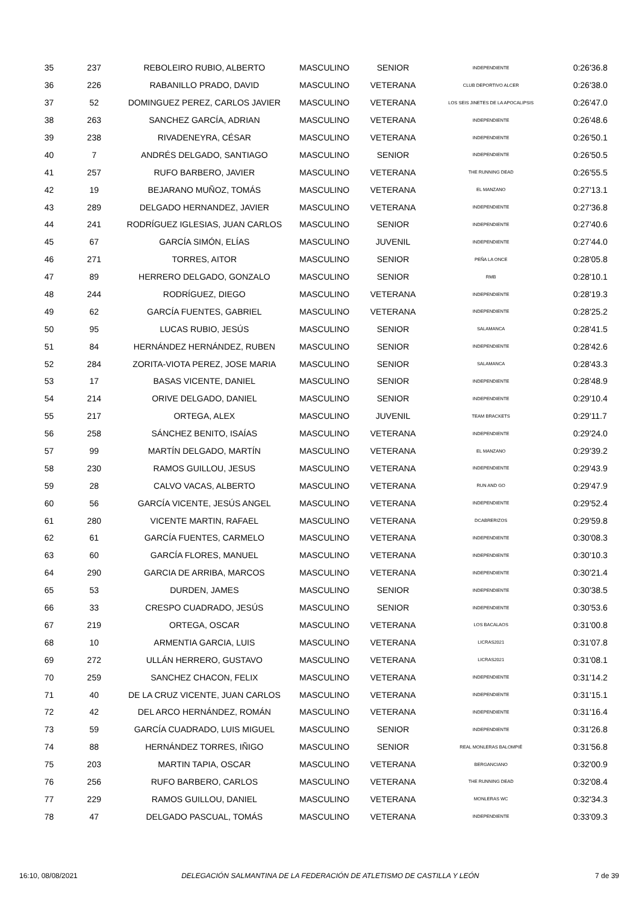| 35 | 237 | REBOLEIRO RUBIO, ALBERTO | MASCULINO | SENIOR | INDEPENDIENTE | 0:26'36.8 |
| 36 | 226 | RABANILLO PRADO, DAVID | MASCULINO | VETERANA | CLUB DEPORTIVO ALCER | 0:26'38.0 |
| 37 | 52 | DOMINGUEZ PEREZ, CARLOS JAVIER | MASCULINO | VETERANA | LOS SEIS JINETES DE LA APOCALIPSIS | 0:26'47.0 |
| 38 | 263 | SANCHEZ GARCÍA, ADRIAN | MASCULINO | VETERANA | INDEPENDIENTE | 0:26'48.6 |
| 39 | 238 | RIVADENEYRA, CÉSAR | MASCULINO | VETERANA | INDEPENDIENTE | 0:26'50.1 |
| 40 | 7 | ANDRÉS DELGADO, SANTIAGO | MASCULINO | SENIOR | INDEPENDIENTE | 0:26'50.5 |
| 41 | 257 | RUFO BARBERO, JAVIER | MASCULINO | VETERANA | THE RUNNING DEAD | 0:26'55.5 |
| 42 | 19 | BEJARANO MUÑOZ, TOMÁS | MASCULINO | VETERANA | EL MANZANO | 0:27'13.1 |
| 43 | 289 | DELGADO HERNANDEZ, JAVIER | MASCULINO | VETERANA | INDEPENDIENTE | 0:27'36.8 |
| 44 | 241 | RODRÍGUEZ IGLESIAS, JUAN CARLOS | MASCULINO | SENIOR | INDEPENDIENTE | 0:27'40.6 |
| 45 | 67 | GARCÍA SIMÓN, ELÍAS | MASCULINO | JUVENIL | INDEPENDIENTE | 0:27'44.0 |
| 46 | 271 | TORRES, AITOR | MASCULINO | SENIOR | PEÑA LA ONCE | 0:28'05.8 |
| 47 | 89 | HERRERO DELGADO, GONZALO | MASCULINO | SENIOR | RMB | 0:28'10.1 |
| 48 | 244 | RODRÍGUEZ, DIEGO | MASCULINO | VETERANA | INDEPENDIENTE | 0:28'19.3 |
| 49 | 62 | GARCÍA FUENTES, GABRIEL | MASCULINO | VETERANA | INDEPENDIENTE | 0:28'25.2 |
| 50 | 95 | LUCAS RUBIO, JESÚS | MASCULINO | SENIOR | SALAMANCA | 0:28'41.5 |
| 51 | 84 | HERNÁNDEZ HERNÁNDEZ, RUBEN | MASCULINO | SENIOR | INDEPENDIENTE | 0:28'42.6 |
| 52 | 284 | ZORITA-VIOTA PEREZ, JOSE MARIA | MASCULINO | SENIOR | SALAMANCA | 0:28'43.3 |
| 53 | 17 | BASAS VICENTE, DANIEL | MASCULINO | SENIOR | INDEPENDIENTE | 0:28'48.9 |
| 54 | 214 | ORIVE DELGADO, DANIEL | MASCULINO | SENIOR | INDEPENDIENTE | 0:29'10.4 |
| 55 | 217 | ORTEGA, ALEX | MASCULINO | JUVENIL | TEAM BRACKETS | 0:29'11.7 |
| 56 | 258 | SÁNCHEZ BENITO, ISAÍAS | MASCULINO | VETERANA | INDEPENDIENTE | 0:29'24.0 |
| 57 | 99 | MARTÍN DELGADO, MARTÍN | MASCULINO | VETERANA | EL MANZANO | 0:29'39.2 |
| 58 | 230 | RAMOS GUILLOU, JESUS | MASCULINO | VETERANA | INDEPENDIENTE | 0:29'43.9 |
| 59 | 28 | CALVO VACAS, ALBERTO | MASCULINO | VETERANA | RUN AND GO | 0:29'47.9 |
| 60 | 56 | GARCÍA VICENTE, JESÚS ANGEL | MASCULINO | VETERANA | INDEPENDIENTE | 0:29'52.4 |
| 61 | 280 | VICENTE MARTIN, RAFAEL | MASCULINO | VETERANA | DCABRERIZOS | 0:29'59.8 |
| 62 | 61 | GARCÍA FUENTES, CARMELO | MASCULINO | VETERANA | INDEPENDIENTE | 0:30'08.3 |
| 63 | 60 | GARCÍA FLORES, MANUEL | MASCULINO | VETERANA | INDEPENDIENTE | 0:30'10.3 |
| 64 | 290 | GARCIA DE ARRIBA, MARCOS | MASCULINO | VETERANA | INDEPENDIENTE | 0:30'21.4 |
| 65 | 53 | DURDEN, JAMES | MASCULINO | SENIOR | INDEPENDIENTE | 0:30'38.5 |
| 66 | 33 | CRESPO CUADRADO, JESÚS | MASCULINO | SENIOR | INDEPENDIENTE | 0:30'53.6 |
| 67 | 219 | ORTEGA, OSCAR | MASCULINO | VETERANA | LOS BACALAOS | 0:31'00.8 |
| 68 | 10 | ARMENTIA GARCIA, LUIS | MASCULINO | VETERANA | LICRAS2021 | 0:31'07.8 |
| 69 | 272 | ULLÁN HERRERO, GUSTAVO | MASCULINO | VETERANA | LICRAS2021 | 0:31'08.1 |
| 70 | 259 | SANCHEZ CHACON, FELIX | MASCULINO | VETERANA | INDEPENDIENTE | 0:31'14.2 |
| 71 | 40 | DE LA CRUZ VICENTE, JUAN CARLOS | MASCULINO | VETERANA | INDEPENDIENTE | 0:31'15.1 |
| 72 | 42 | DEL ARCO HERNÁNDEZ, ROMÁN | MASCULINO | VETERANA | INDEPENDIENTE | 0:31'16.4 |
| 73 | 59 | GARCÍA CUADRADO, LUIS MIGUEL | MASCULINO | SENIOR | INDEPENDIENTE | 0:31'26.8 |
| 74 | 88 | HERNÁNDEZ TORRES, IÑIGO | MASCULINO | SENIOR | REAL MONLERAS BALOMPIÉ | 0:31'56.8 |
| 75 | 203 | MARTIN TAPIA, OSCAR | MASCULINO | VETERANA | BERGANCIANO | 0:32'00.9 |
| 76 | 256 | RUFO BARBERO, CARLOS | MASCULINO | VETERANA | THE RUNNING DEAD | 0:32'08.4 |
| 77 | 229 | RAMOS GUILLOU, DANIEL | MASCULINO | VETERANA | MONLERAS WC | 0:32'34.3 |
| 78 | 47 | DELGADO PASCUAL, TOMÁS | MASCULINO | VETERANA | INDEPENDIENTE | 0:33'09.3 |
16:10, 08/08/2021 DELEGACIÓN SALMANTINA DE LA FEDERACIÓN DE ATLETISMO DE CASTILLA Y LEÓN 7 de 39